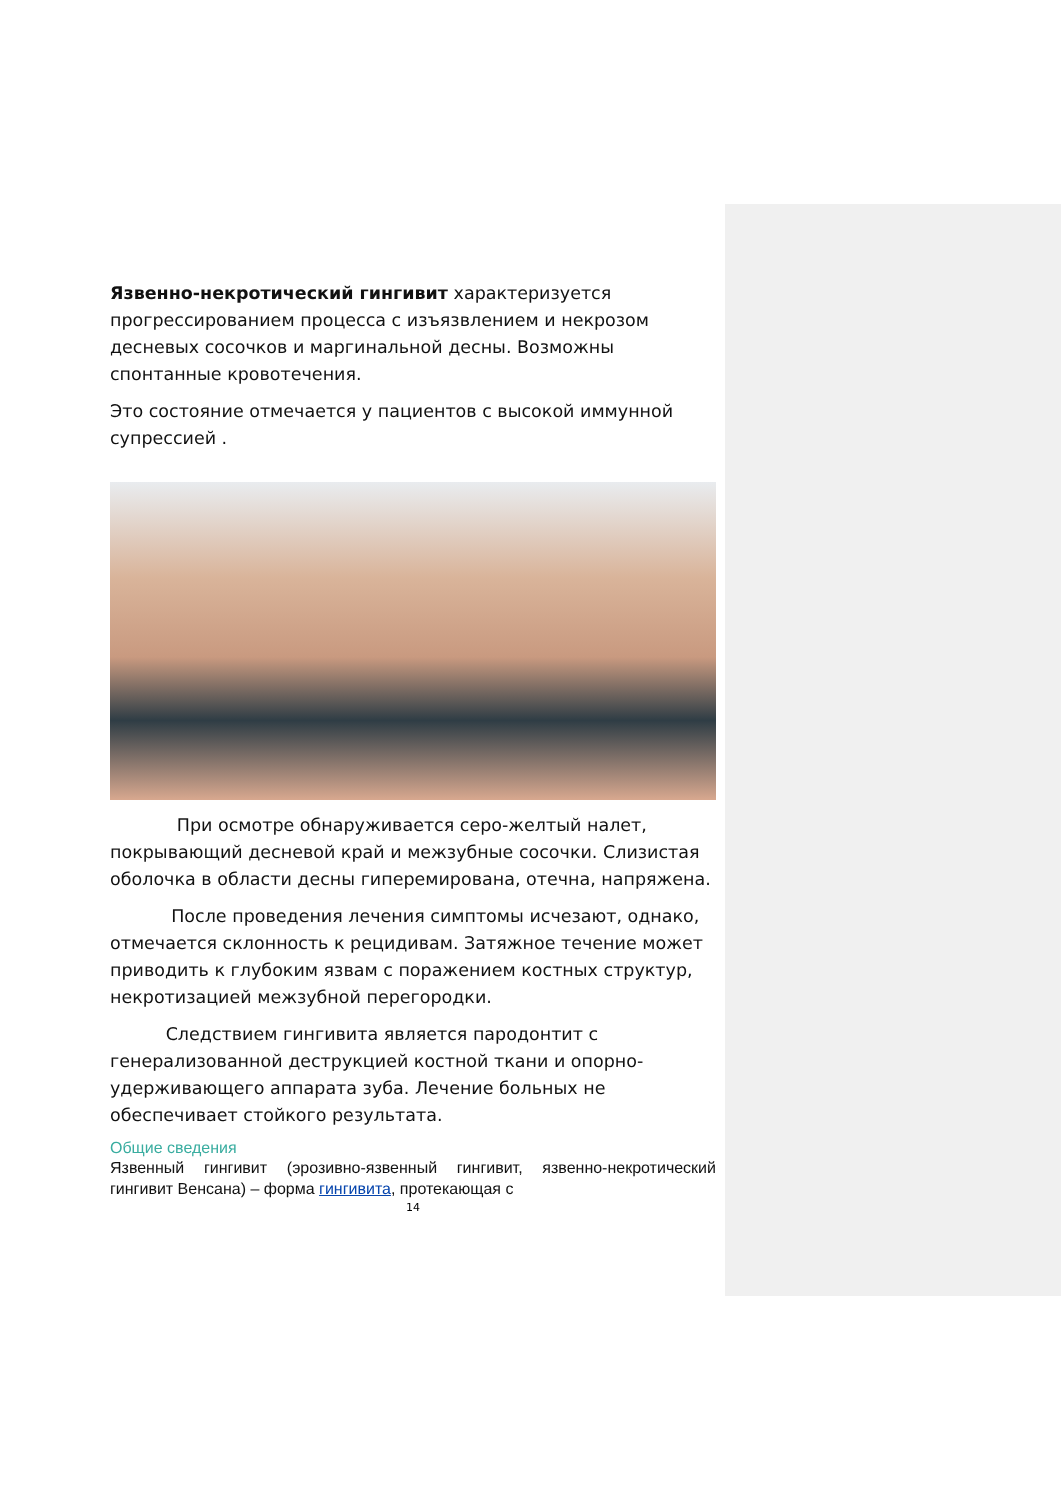Язвенно-некротический гингивит характеризуется прогрессированием процесса с изъязвлением и некрозом десневых сосочков и маргинальной десны. Возможны спонтанные кровотечения.
Это состояние отмечается у пациентов с высокой иммунной супрессией .
При осмотре обнаруживается серо-желтый налет, покрывающий десневой край и межзубные сосочки. Слизистая оболочка в области десны гиперемирована, отечна, напряжена.
После проведения лечения симптомы исчезают, однако, отмечается склонность к рецидивам. Затяжное течение может приводить к глубоким язвам с поражением костных структур, некротизацией межзубной перегородки.
Следствием гингивита является пародонтит с генерализованной деструкцией костной ткани и опорно-удерживающего аппарата зуба. Лечение больных не обеспечивает стойкого результата.
Общие сведения
Язвенный гингивит (эрозивно-язвенный гингивит, язвенно-некротический гингивит Венсана) – форма гингивита, протекающая с
14